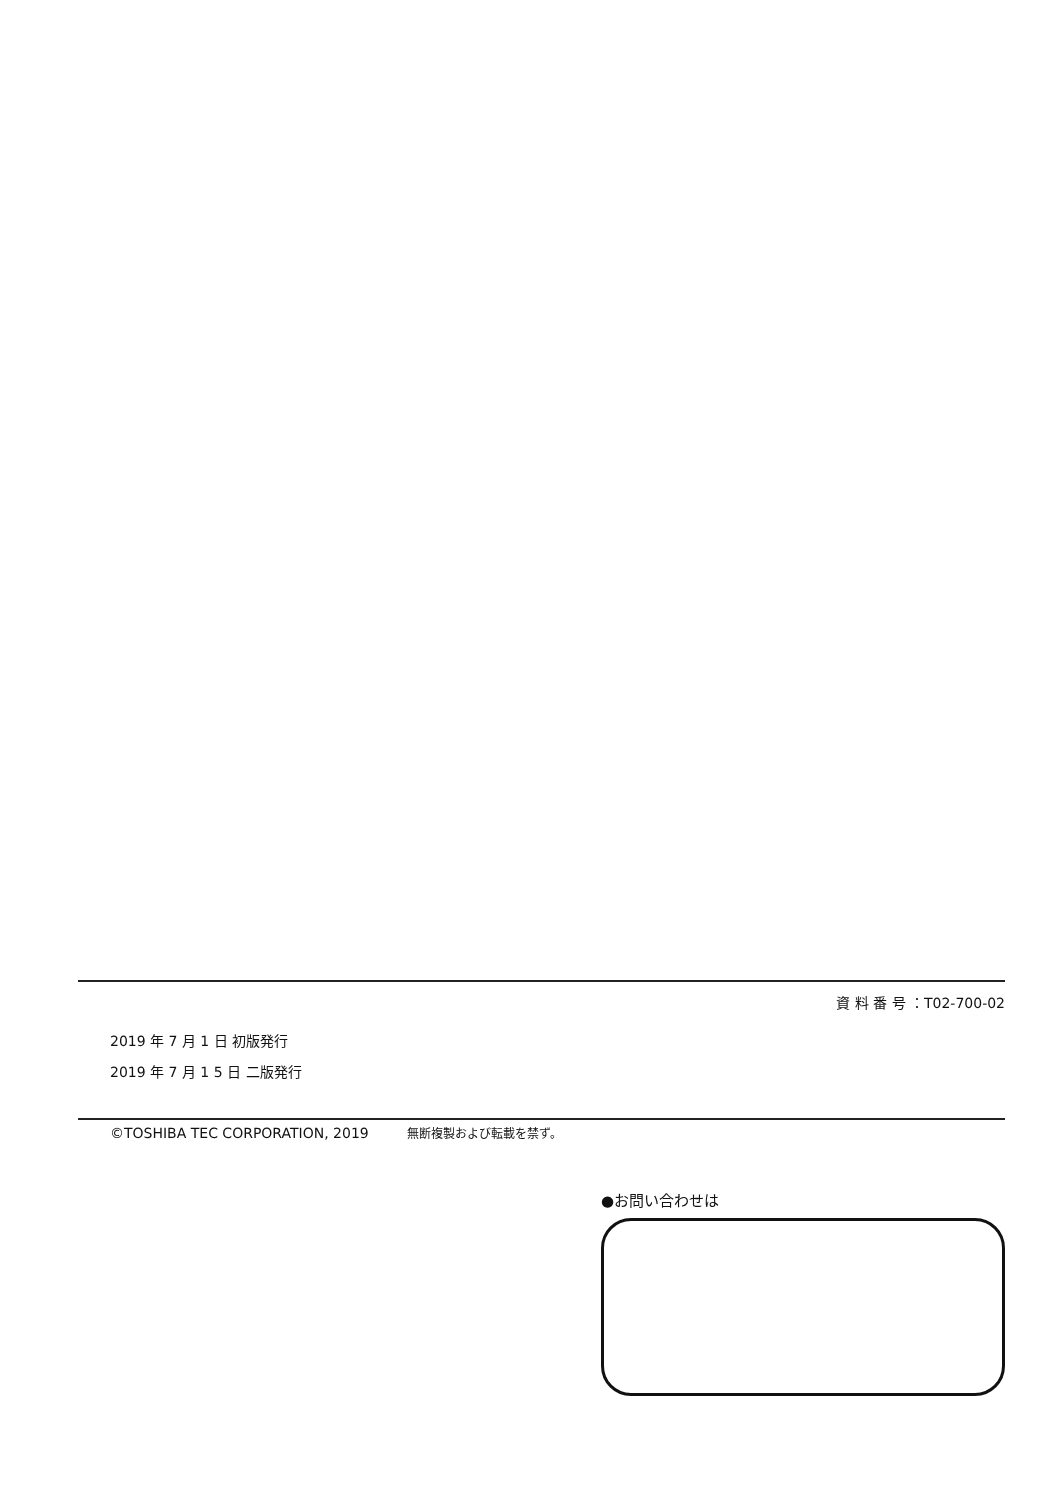資 料 番 号 ：T02-700-02
2019 年 7 月 1 日 初版発行
2019 年 7 月 1 5 日 二版発行
©TOSHIBA TEC CORPORATION, 2019 無断複製および転載を禁ず。
●お問い合わせは